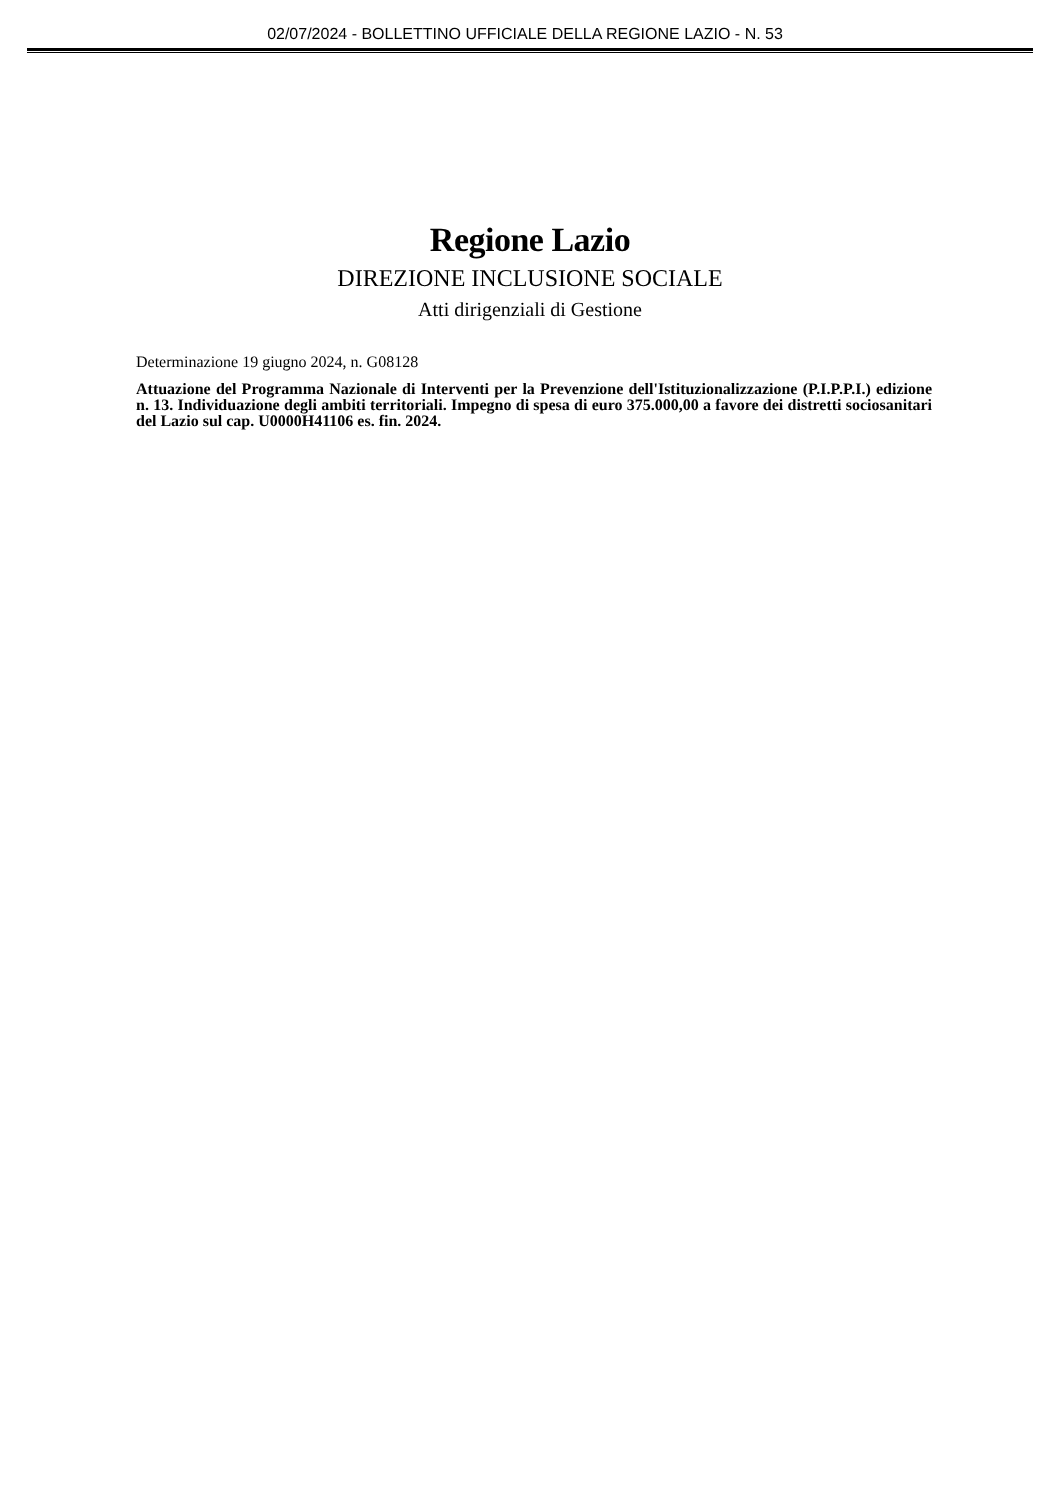02/07/2024 - BOLLETTINO UFFICIALE DELLA REGIONE LAZIO - N. 53
Regione Lazio
DIREZIONE INCLUSIONE SOCIALE
Atti dirigenziali di Gestione
Determinazione 19 giugno 2024, n. G08128
Attuazione del Programma Nazionale di Interventi per la Prevenzione dell'Istituzionalizzazione (P.I.P.P.I.) edizione n. 13. Individuazione degli ambiti territoriali. Impegno di spesa di euro 375.000,00 a favore dei distretti sociosanitari del Lazio sul cap. U0000H41106 es. fin. 2024.